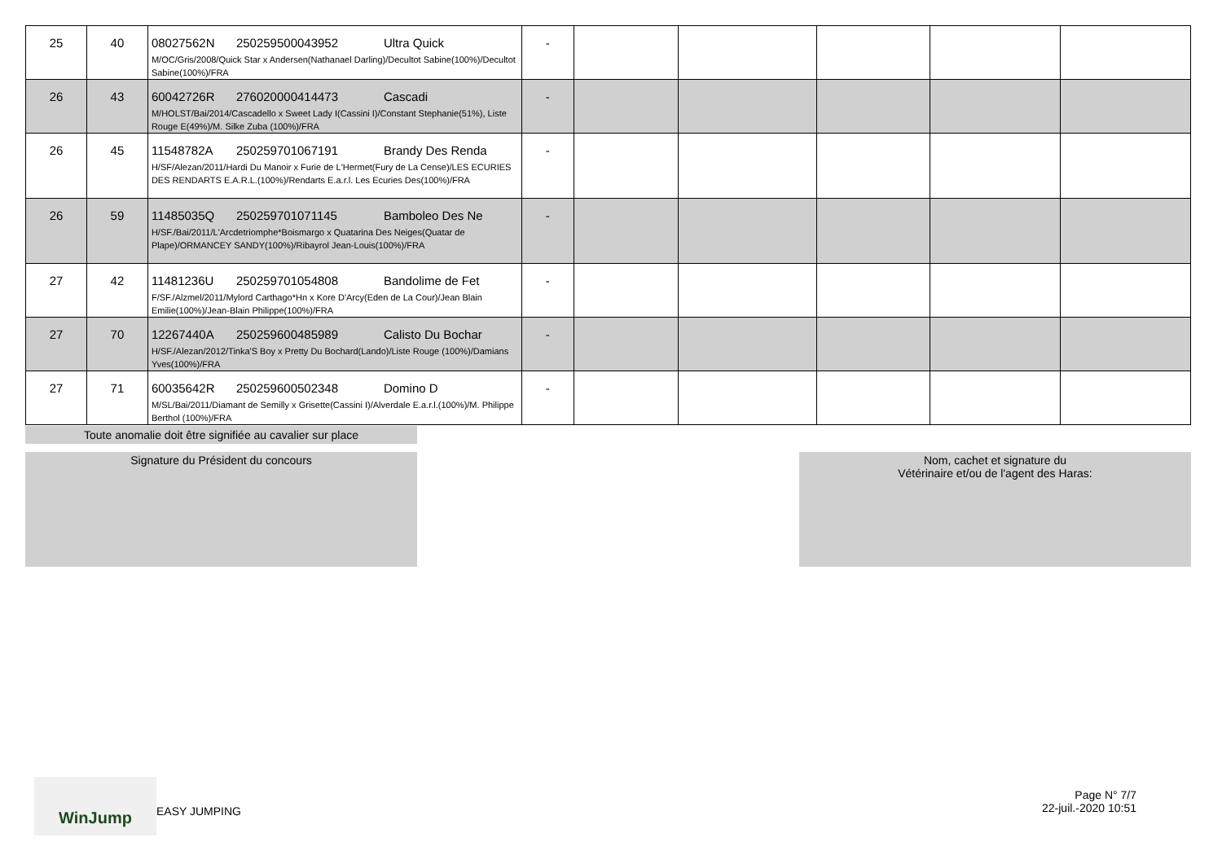| 25 | 40 | 08027562N 250259500043952 Ultra Quick M/OC/Gris/2008/Quick Star x Andersen(Nathanael Darling)/Decultot Sabine(100%)/Decultot Sabine(100%)/FRA | - | | | | | |
| 26 | 43 | 60042726R 276020000414473 Cascadi M/HOLST/Bai/2014/Cascadello x Sweet Lady I(Cassini I)/Constant Stephanie(51%), Liste Rouge E(49%)/M. Silke Zuba (100%)/FRA | - | | | | | |
| 26 | 45 | 11548782A 250259701067191 Brandy Des Renda H/SF/Alezan/2011/Hardi Du Manoir x Furie de L'Hermet(Fury de La Cense)/LES ECURIES DES RENDARTS E.A.R.L.(100%)/Rendarts E.a.r.l. Les Ecuries Des(100%)/FRA | - | | | | | |
| 26 | 59 | 11485035Q 250259701071145 Bamboleo Des Ne H/SF./Bai/2011/L'Arcdetriomphe*Boismargo x Quatarina Des Neiges(Quatar de Plape)/ORMANCEY SANDY(100%)/Ribayrol Jean-Louis(100%)/FRA | - | | | | | |
| 27 | 42 | 11481236U 250259701054808 Bandolime de Fet F/SF./Alzmel/2011/Mylord Carthago*Hn x Kore D'Arcy(Eden de La Cour)/Jean Blain Emilie(100%)/Jean-Blain Philippe(100%)/FRA | - | | | | | |
| 27 | 70 | 12267440A 250259600485989 Calisto Du Bochar H/SF./Alezan/2012/Tinka'S Boy x Pretty Du Bochard(Lando)/Liste Rouge (100%)/Damians Yves(100%)/FRA | - | | | | | |
| 27 | 71 | 60035642R 250259600502348 Domino D M/SL/Bai/2011/Diamant de Semilly x Grisette(Cassini I)/Alverdale E.a.r.l.(100%)/M. Philippe Berthol (100%)/FRA | - | | | | | |
Toute anomalie doit être signifiée au cavalier sur place
Signature du Président du concours
Nom, cachet et signature du
Vétérinaire et/ou de l'agent des Haras:
WinJump
EASY JUMPING
Page N° 7/7
22-juil.-2020 10:51